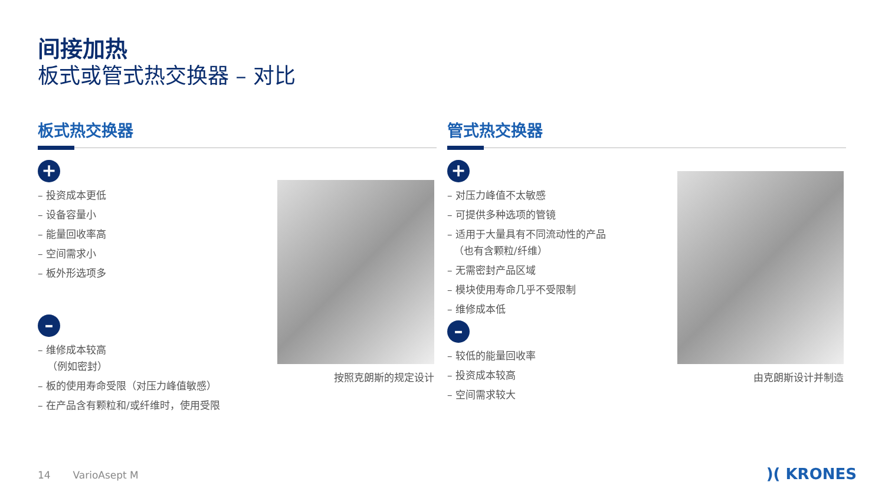间接加热
板式或管式热交换器 – 对比
板式热交换器
+
– 投资成本更低
– 设备容量小
– 能量回收率高
– 空间需求小
– 板外形选项多
–
– 维修成本较高
（例如密封）
– 板的使用寿命受限（对压力峰值敏感）
– 在产品含有颗粒和/或纤维时，使用受限
按照克朗斯的规定设计
管式热交换器
+
– 对压力峰值不太敏感
– 可提供多种选项的管镜
– 适用于大量具有不同流动性的产品
（也有含颗粒/纤维）
– 无需密封产品区域
– 模块使用寿命几乎不受限制
– 维修成本低
–
– 较低的能量回收率
– 投资成本较高
– 空间需求较大
由克朗斯设计并制造
14 VarioAsept M )( KRONES